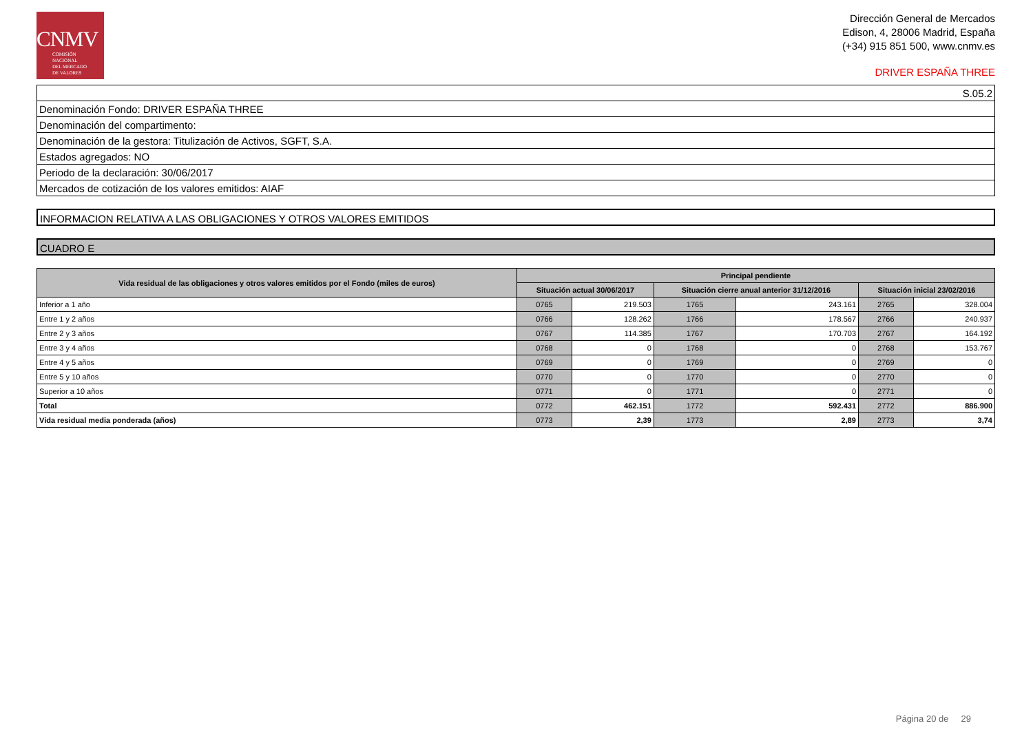CNMV
COMISIÓN
NACIONAL
DEL MERCADO
DE VALORES
Dirección General de Mercados
Edison, 4, 28006 Madrid, España
(+34) 915 851 500, www.cnmv.es
DRIVER ESPAÑA THREE
| S.05.2 |
| Denominación Fondo: DRIVER ESPAÑA THREE |
| Denominación del compartimento: |
| Denominación de la gestora: Titulización de Activos, SGFT, S.A. |
| Estados agregados: NO |
| Periodo de la declaración: 30/06/2017 |
| Mercados de cotización de los valores emitidos: AIAF |
INFORMACION RELATIVA A LAS OBLIGACIONES Y OTROS VALORES EMITIDOS
CUADRO E
| Vida residual de las obligaciones y otros valores emitidos por el Fondo (miles de euros) | Principal pendiente | | | | | |
| --- | --- | --- | --- | --- | --- | --- |
| | Situación actual 30/06/2017 | | Situación cierre anual anterior 31/12/2016 | | Situación inicial 23/02/2016 | |
| Inferior a 1 año | 0765 | 219.503 | 1765 | 243.161 | 2765 | 328.004 |
| Entre 1 y 2 años | 0766 | 128.262 | 1766 | 178.567 | 2766 | 240.937 |
| Entre 2 y 3 años | 0767 | 114.385 | 1767 | 170.703 | 2767 | 164.192 |
| Entre 3 y 4 años | 0768 | 0 | 1768 | 0 | 2768 | 153.767 |
| Entre 4 y 5 años | 0769 | 0 | 1769 | 0 | 2769 | 0 |
| Entre 5 y 10 años | 0770 | 0 | 1770 | 0 | 2770 | 0 |
| Superior a 10 años | 0771 | 0 | 1771 | 0 | 2771 | 0 |
| Total | 0772 | 462.151 | 1772 | 592.431 | 2772 | 886.900 |
| Vida residual media ponderada (años) | 0773 | 2,39 | 1773 | 2,89 | 2773 | 3,74 |
Página 20 de 29